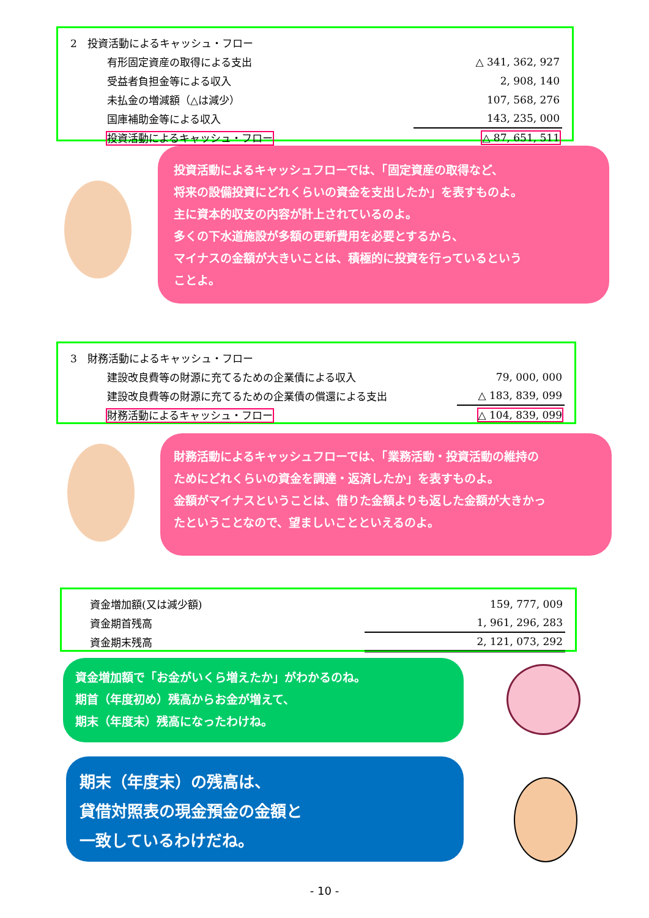| 2 投資活動によるキャッシュ・フロー | |
| 有形固定資産の取得による支出 | △ 341, 362, 927 |
| 受益者負担金等による収入 | 2, 908, 140 |
| 未払金の増減額（△は減少） | 107, 568, 276 |
| 国庫補助金等による収入 | 143, 235, 000 |
| 投資活動によるキャッシュ・フロー | △ 87, 651, 511 |
投資活動によるキャッシュフローでは、「固定資産の取得など、
将来の設備投資にどれくらいの資金を支出したか」を表すものよ。
主に資本的収支の内容が計上されているのよ。
多くの下水道施設が多額の更新費用を必要とするから、
マイナスの金額が大きいことは、積極的に投資を行っているという
ことよ。
| 3 財務活動によるキャッシュ・フロー | |
| 建設改良費等の財源に充てるための企業債による収入 | 79, 000, 000 |
| 建設改良費等の財源に充てるための企業債の償還による支出 | △ 183, 839, 099 |
| 財務活動によるキャッシュ・フロー | △ 104, 839, 099 |
財務活動によるキャッシュフローでは、「業務活動・投資活動の維持の
ためにどれくらいの資金を調達・返済したか」を表すものよ。
金額がマイナスということは、借りた金額よりも返した金額が大きかっ
たということなので、望ましいことといえるのよ。
| 資金増加額(又は減少額) | 159, 777, 009 |
| 資金期首残高 | 1, 961, 296, 283 |
| 資金期末残高 | 2, 121, 073, 292 |
資金増加額で「お金がいくら増えたか」がわかるのね。
期首（年度初め）残高からお金が増えて、
期末（年度末）残高になったわけね。
期末（年度末）の残高は、
貸借対照表の現金預金の金額と
一致しているわけだね。
- 10 -